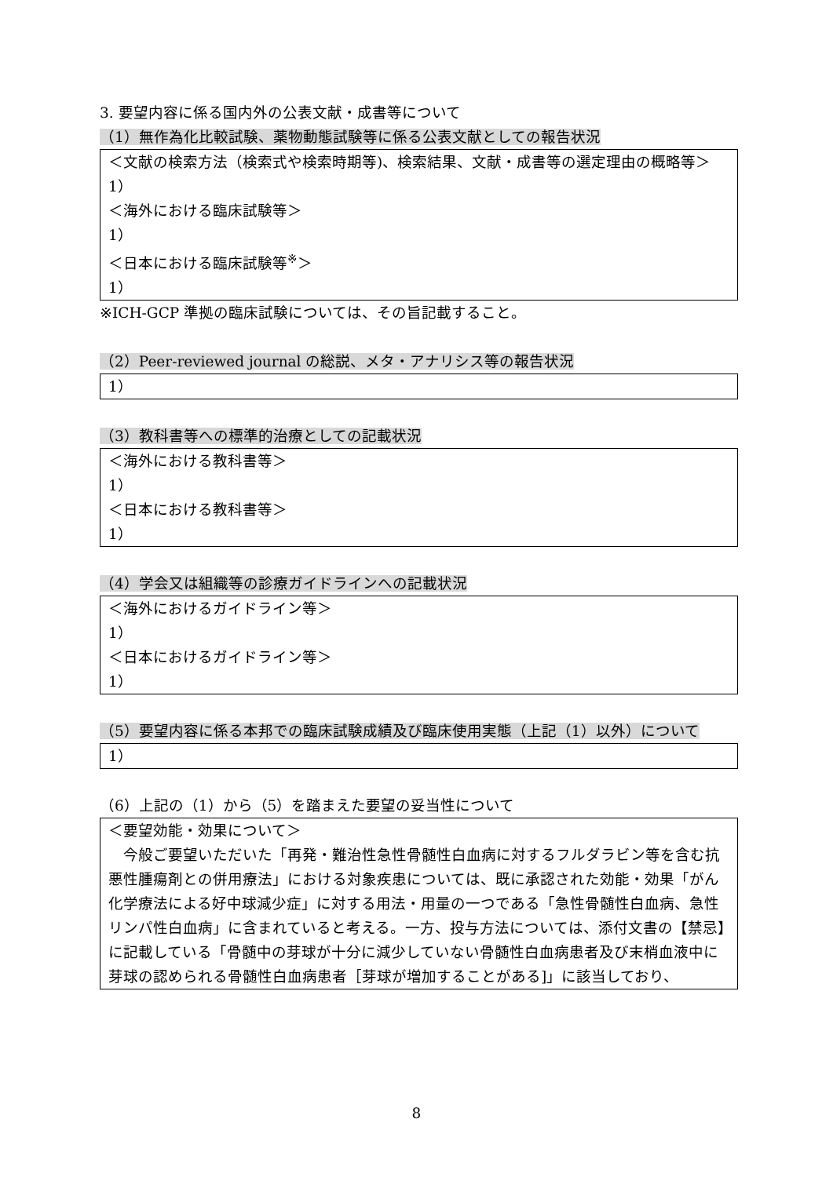3. 要望内容に係る国内外の公表文献・成書等について
（1）無作為化比較試験、薬物動態試験等に係る公表文献としての報告状況
＜文献の検索方法（検索式や検索時期等)、検索結果、文献・成書等の選定理由の概略等＞
1）
＜海外における臨床試験等＞
1）
＜日本における臨床試験等<sup>※</sup>＞
1）
※ICH-GCP 準拠の臨床試験については、その旨記載すること。
（2）Peer-reviewed journal の総説、メタ・アナリシス等の報告状況
1）
（3）教科書等への標準的治療としての記載状況
＜海外における教科書等＞
1）
＜日本における教科書等＞
1）
（4）学会又は組織等の診療ガイドラインへの記載状況
＜海外におけるガイドライン等＞
1）
＜日本におけるガイドライン等＞
1）
（5）要望内容に係る本邦での臨床試験成績及び臨床使用実態（上記（1）以外）について
1）
（6）上記の（1）から（5）を踏まえた要望の妥当性について
＜要望効能・効果について＞
　今般ご要望いただいた「再発・難治性急性骨髄性白血病に対するフルダラビン等を含む抗悪性腫瘍剤との併用療法」における対象疾患については、既に承認された効能・効果「がん化学療法による好中球減少症」に対する用法・用量の一つである「急性骨髄性白血病、急性リンパ性白血病」に含まれていると考える。一方、投与方法については、添付文書の【禁忌】に記載している「骨髄中の芽球が十分に減少していない骨髄性白血病患者及び末梢血液中に芽球の認められる骨髄性白血病患者［芽球が増加することがある]」に該当しており、
8